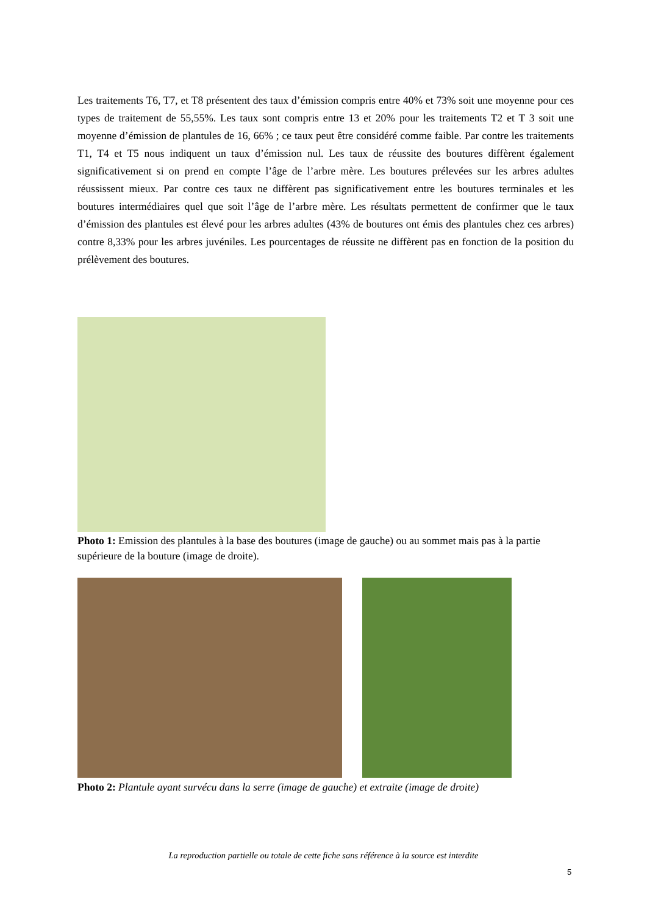Les traitements T6, T7, et T8 présentent des taux d’émission compris entre 40% et 73% soit une moyenne pour ces types de traitement de 55,55%. Les taux sont compris entre 13 et 20% pour les traitements T2 et T 3 soit une moyenne d’émission de plantules de 16, 66% ; ce taux peut être considéré comme faible. Par contre les traitements T1, T4 et T5 nous indiquent un taux d’émission nul. Les taux de réussite des boutures diffèrent également significativement si on prend en compte l’âge de l’arbre mère. Les boutures prélevées sur les arbres adultes réussissent mieux. Par contre ces taux ne diffèrent pas significativement entre les boutures terminales et les boutures intermédiaires quel que soit l’âge de l’arbre mère. Les résultats permettent de confirmer que le taux d’émission des plantules est élevé pour les arbres adultes (43% de boutures ont émis des plantules chez ces arbres) contre 8,33% pour les arbres juvéniles. Les pourcentages de réussite ne diffèrent pas en fonction de la position du prélèvement des boutures.
Photo 1: Emission des plantules à la base des boutures (image de gauche) ou au sommet mais pas à la partie supérieure de la bouture (image de droite).
Photo 2: Plantule ayant survécu dans la serre (image de gauche) et extraite (image de droite)
La reproduction partielle ou totale de cette fiche sans référence à la source est interdite
5